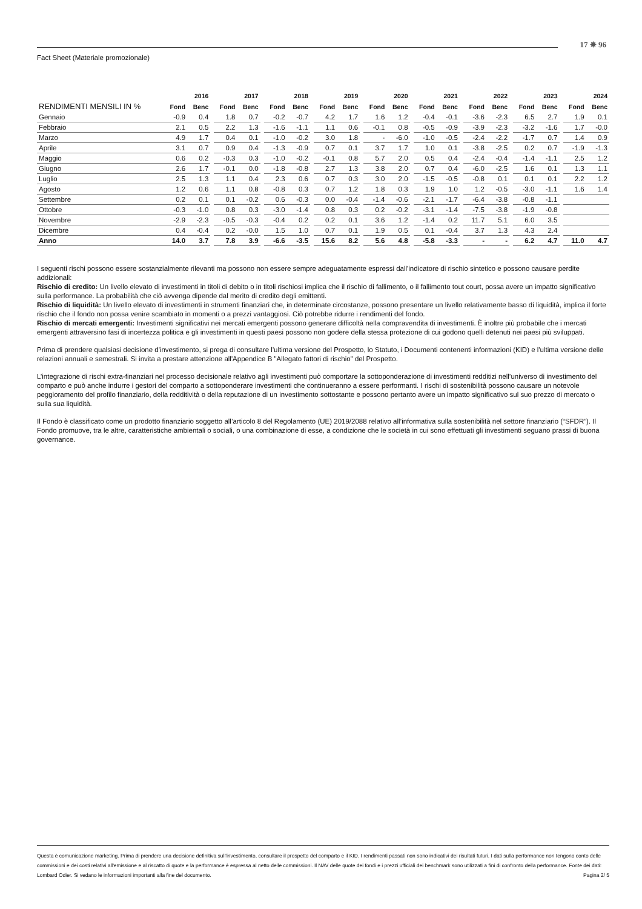17 ✵ 96
Fact Sheet (Materiale promozionale)
| | 2016 | | | 2017 | | | 2018 | | | 2019 | | | 2020 | | | 2021 | | | 2022 | | | 2023 | | | 2024 | |
| RENDIMENTI MENSILI IN % | Fond | Benc | | Fond | Benc | | Fond | Benc | | Fond | Benc | | Fond | Benc | | Fond | Benc | | Fond | Benc | | Fond | Benc | | Fond | Benc |
| Gennaio | -0.9 | 0.4 | | 1.8 | 0.7 | | -0.2 | -0.7 | | 4.2 | 1.7 | | 1.6 | 1.2 | | -0.4 | -0.1 | | -3.6 | -2.3 | | 6.5 | 2.7 | | 1.9 | 0.1 |
| Febbraio | 2.1 | 0.5 | | 2.2 | 1.3 | | -1.6 | -1.1 | | 1.1 | 0.6 | | -0.1 | 0.8 | | -0.5 | -0.9 | | -3.9 | -2.3 | | -3.2 | -1.6 | | 1.7 | -0.0 |
| Marzo | 4.9 | 1.7 | | 0.4 | 0.1 | | -1.0 | -0.2 | | 3.0 | 1.8 | | - | -6.0 | | -1.0 | -0.5 | | -2.4 | -2.2 | | -1.7 | 0.7 | | 1.4 | 0.9 |
| Aprile | 3.1 | 0.7 | | 0.9 | 0.4 | | -1.3 | -0.9 | | 0.7 | 0.1 | | 3.7 | 1.7 | | 1.0 | 0.1 | | -3.8 | -2.5 | | 0.2 | 0.7 | | -1.9 | -1.3 |
| Maggio | 0.6 | 0.2 | | -0.3 | 0.3 | | -1.0 | -0.2 | | -0.1 | 0.8 | | 5.7 | 2.0 | | 0.5 | 0.4 | | -2.4 | -0.4 | | -1.4 | -1.1 | | 2.5 | 1.2 |
| Giugno | 2.6 | 1.7 | | -0.1 | 0.0 | | -1.8 | -0.8 | | 2.7 | 1.3 | | 3.8 | 2.0 | | 0.7 | 0.4 | | -6.0 | -2.5 | | 1.6 | 0.1 | | 1.3 | 1.1 |
| Luglio | 2.5 | 1.3 | | 1.1 | 0.4 | | 2.3 | 0.6 | | 0.7 | 0.3 | | 3.0 | 2.0 | | -1.5 | -0.5 | | -0.8 | 0.1 | | 0.1 | 0.1 | | 2.2 | 1.2 |
| Agosto | 1.2 | 0.6 | | 1.1 | 0.8 | | -0.8 | 0.3 | | 0.7 | 1.2 | | 1.8 | 0.3 | | 1.9 | 1.0 | | 1.2 | -0.5 | | -3.0 | -1.1 | | 1.6 | 1.4 |
| Settembre | 0.2 | 0.1 | | 0.1 | -0.2 | | 0.6 | -0.3 | | 0.0 | -0.4 | | -1.4 | -0.6 | | -2.1 | -1.7 | | -6.4 | -3.8 | | -0.8 | -1.1 | | | |
| Ottobre | -0.3 | -1.0 | | 0.8 | 0.3 | | -3.0 | -1.4 | | 0.8 | 0.3 | | 0.2 | -0.2 | | -3.1 | -1.4 | | -7.5 | -3.8 | | -1.9 | -0.8 | | | |
| Novembre | -2.9 | -2.3 | | -0.5 | -0.3 | | -0.4 | 0.2 | | 0.2 | 0.1 | | 3.6 | 1.2 | | -1.4 | 0.2 | | 11.7 | 5.1 | | 6.0 | 3.5 | | | |
| Dicembre | 0.4 | -0.4 | | 0.2 | -0.0 | | 1.5 | 1.0 | | 0.7 | 0.1 | | 1.9 | 0.5 | | 0.1 | -0.4 | | 3.7 | 1.3 | | 4.3 | 2.4 | | | |
| Anno | 14.0 | 3.7 | | 7.8 | 3.9 | | -6.6 | -3.5 | | 15.6 | 8.2 | | 5.6 | 4.8 | | -5.8 | -3.3 | | - | - | | 6.2 | 4.7 | | 11.0 | 4.7 |
I seguenti rischi possono essere sostanzialmente rilevanti ma possono non essere sempre adeguatamente espressi dall'indicatore di rischio sintetico e possono causare perdite addizionali:
Rischio di credito: Un livello elevato di investimenti in titoli di debito o in titoli rischiosi implica che il rischio di fallimento, o il fallimento tout court, possa avere un impatto significativo sulla performance. La probabilità che ciò avvenga dipende dal merito di credito degli emittenti.
Rischio di liquidità: Un livello elevato di investimenti in strumenti finanziari che, in determinate circostanze, possono presentare un livello relativamente basso di liquidità, implica il forte rischio che il fondo non possa venire scambiato in momenti o a prezzi vantaggiosi. Ciò potrebbe ridurre i rendimenti del fondo.
Rischio di mercati emergenti: Investimenti significativi nei mercati emergenti possono generare difficoltà nella compravendita di investimenti. È inoltre più probabile che i mercati emergenti attraversino fasi di incertezza politica e gli investimenti in questi paesi possono non godere della stessa protezione di cui godono quelli detenuti nei paesi più sviluppati.
Prima di prendere qualsiasi decisione d'investimento, si prega di consultare l'ultima versione del Prospetto, lo Statuto, i Documenti contenenti informazioni (KID) e l'ultima versione delle relazioni annuali e semestrali. Si invita a prestare attenzione all'Appendice B "Allegato fattori di rischio" del Prospetto.
L’integrazione di rischi extra-finanziari nel processo decisionale relativo agli investimenti può comportare la sottoponderazione di investimenti redditizi nell’universo di investimento del comparto e può anche indurre i gestori del comparto a sottoponderare investimenti che continueranno a essere performanti. I rischi di sostenibilità possono causare un notevole peggioramento del profilo finanziario, della redditività o della reputazione di un investimento sottostante e possono pertanto avere un impatto significativo sul suo prezzo di mercato o sulla sua liquidità.
Il Fondo è classificato come un prodotto finanziario soggetto all’articolo 8 del Regolamento (UE) 2019/2088 relativo all’informativa sulla sostenibilità nel settore finanziario (“SFDR”). Il Fondo promuove, tra le altre, caratteristiche ambientali o sociali, o una combinazione di esse, a condizione che le società in cui sono effettuati gli investimenti seguano prassi di buona governance.
Questa è comunicazione marketing. Prima di prendere una decisione definitiva sull'investimento, consultare il prospetto del comparto e il KID. I rendimenti passati non sono indicativi dei risultati futuri. I dati sulla performance non tengono conto delle commissioni e dei costi relativi all'emissione e al riscatto di quote e la performance è espressa al netto delle commissioni. Il NAV delle quote dei fondi e i prezzi ufficiali dei benchmark sono utilizzati a fini di confronto della performance. Fonte dei dati: Lombard Odier. Si vedano le informazioni importanti alla fine del documento. Pagina 2/ 5